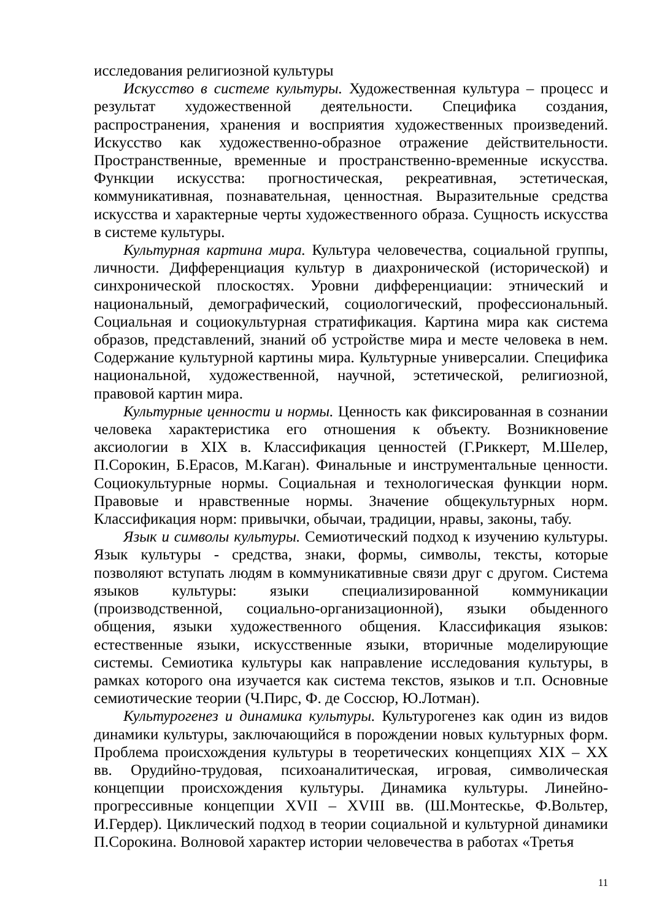исследования религиозной культуры
Искусство в системе культуры. Художественная культура – процесс и результат художественной деятельности. Специфика создания, распространения, хранения и восприятия художественных произведений. Искусство как художественно-образное отражение действительности. Пространственные, временные и пространственно-временные искусства. Функции искусства: прогностическая, рекреативная, эстетическая, коммуникативная, познавательная, ценностная. Выразительные средства искусства и характерные черты художественного образа. Сущность искусства в системе культуры.
Культурная картина мира. Культура человечества, социальной группы, личности. Дифференциация культур в диахронической (исторической) и синхронической плоскостях. Уровни дифференциации: этнический и национальный, демографический, социологический, профессиональный. Социальная и социокультурная стратификация. Картина мира как система образов, представлений, знаний об устройстве мира и месте человека в нем. Содержание культурной картины мира. Культурные универсалии. Специфика национальной, художественной, научной, эстетической, религиозной, правовой картин мира.
Культурные ценности и нормы. Ценность как фиксированная в сознании человека характеристика его отношения к объекту. Возникновение аксиологии в XIX в. Классификация ценностей (Г.Риккерт, М.Шелер, П.Сорокин, Б.Ерасов, М.Каган). Финальные и инструментальные ценности. Социокультурные нормы. Социальная и технологическая функции норм. Правовые и нравственные нормы. Значение общекультурных норм. Классификация норм: привычки, обычаи, традиции, нравы, законы, табу.
Язык и символы культуры. Семиотический подход к изучению культуры. Язык культуры - средства, знаки, формы, символы, тексты, которые позволяют вступать людям в коммуникативные связи друг с другом. Система языков культуры: языки специализированной коммуникации (производственной, социально-организационной), языки обыденного общения, языки художественного общения. Классификация языков: естественные языки, искусственные языки, вторичные моделирующие системы. Семиотика культуры как направление исследования культуры, в рамках которого она изучается как система текстов, языков и т.п. Основные семиотические теории (Ч.Пирс, Ф. де Соссюр, Ю.Лотман).
Культурогенез и динамика культуры. Культурогенез как один из видов динамики культуры, заключающийся в порождении новых культурных форм. Проблема происхождения культуры в теоретических концепциях XIX – XX вв. Орудийно-трудовая, психоаналитическая, игровая, символическая концепции происхождения культуры. Динамика культуры. Линейно-прогрессивные концепции XVII – XVIII вв. (Ш.Монтескье, Ф.Вольтер, И.Гердер). Циклический подход в теории социальной и культурной динамики П.Сорокина. Волновой характер истории человечества в работах «Третья
11